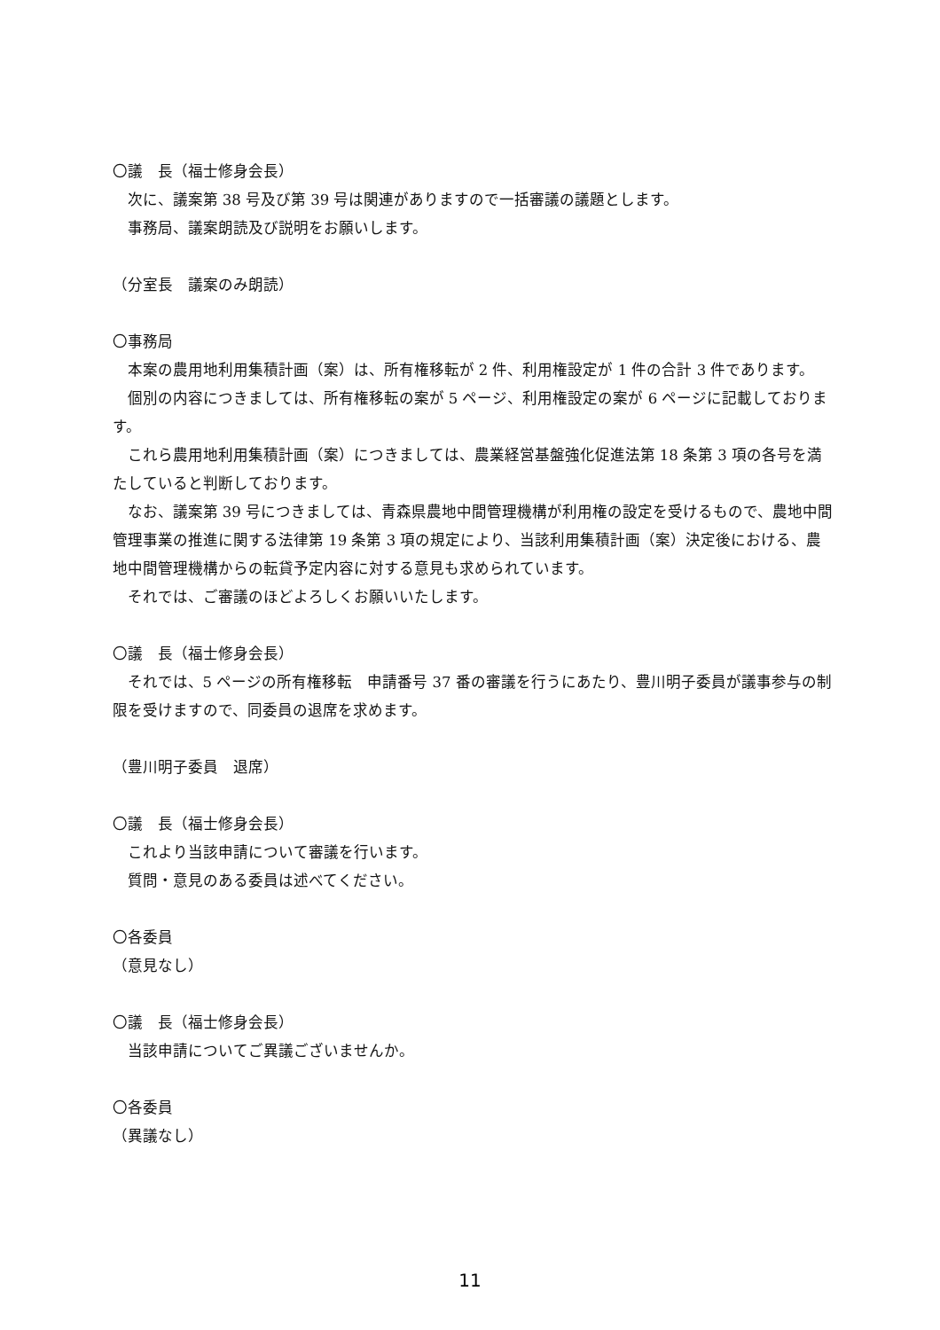〇議　長（福士修身会長）
次に、議案第 38 号及び第 39 号は関連がありますので一括審議の議題とします。
事務局、議案朗読及び説明をお願いします。
（分室長　議案のみ朗読）
〇事務局
本案の農用地利用集積計画（案）は、所有権移転が 2 件、利用権設定が 1 件の合計 3 件であります。
個別の内容につきましては、所有権移転の案が 5 ページ、利用権設定の案が 6 ページに記載しております。
これら農用地利用集積計画（案）につきましては、農業経営基盤強化促進法第 18 条第 3 項の各号を満たしていると判断しております。
なお、議案第 39 号につきましては、青森県農地中間管理機構が利用権の設定を受けるもので、農地中間管理事業の推進に関する法律第 19 条第 3 項の規定により、当該利用集積計画（案）決定後における、農地中間管理機構からの転貸予定内容に対する意見も求められています。
それでは、ご審議のほどよろしくお願いいたします。
〇議　長（福士修身会長）
それでは、5 ページの所有権移転　申請番号 37 番の審議を行うにあたり、豊川明子委員が議事参与の制限を受けますので、同委員の退席を求めます。
（豊川明子委員　退席）
〇議　長（福士修身会長）
これより当該申請について審議を行います。
質問・意見のある委員は述べてください。
〇各委員
（意見なし）
〇議　長（福士修身会長）
当該申請についてご異議ございませんか。
〇各委員
（異議なし）
11